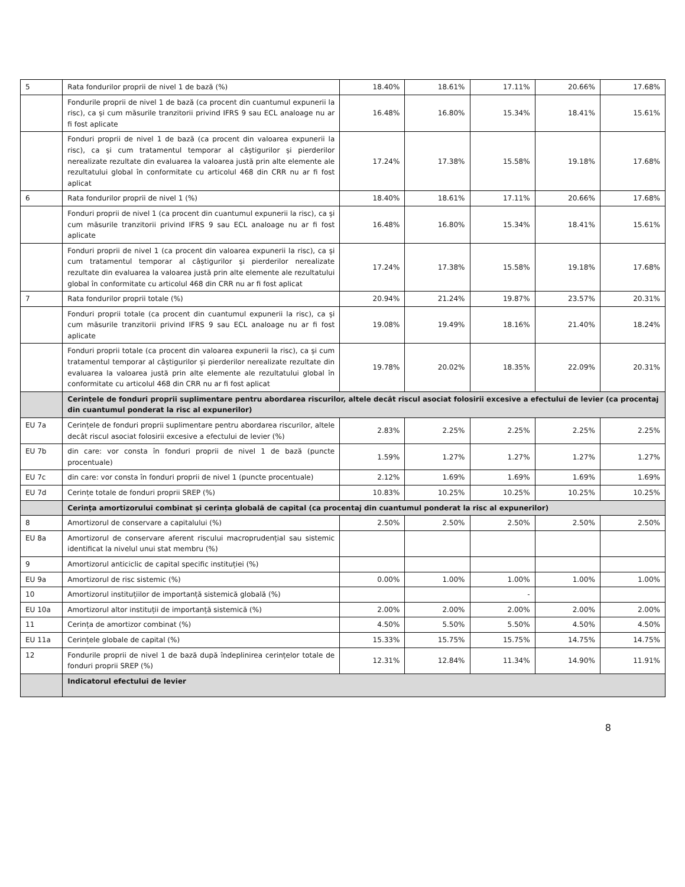| 5 | Rata fondurilor proprii de nivel 1 de bază (%) | 18.40% | 18.61% | 17.11% | 20.66% | 17.68% |
| | Fondurile proprii de nivel 1 de bază (ca procent din cuantumul expunerii la risc), ca și cum măsurile tranzitorii privind IFRS 9 sau ECL analoage nu ar fi fost aplicate | 16.48% | 16.80% | 15.34% | 18.41% | 15.61% |
| | Fonduri proprii de nivel 1 de bază (ca procent din valoarea expunerii la risc), ca și cum tratamentul temporar al câștigurilor și pierderilor nerealizate rezultate din evaluarea la valoarea justă prin alte elemente ale rezultatului global în conformitate cu articolul 468 din CRR nu ar fi fost aplicat | 17.24% | 17.38% | 15.58% | 19.18% | 17.68% |
| 6 | Rata fondurilor proprii de nivel 1 (%) | 18.40% | 18.61% | 17.11% | 20.66% | 17.68% |
| | Fonduri proprii de nivel 1 (ca procent din cuantumul expunerii la risc), ca și cum măsurile tranzitorii privind IFRS 9 sau ECL analoage nu ar fi fost aplicate | 16.48% | 16.80% | 15.34% | 18.41% | 15.61% |
| | Fonduri proprii de nivel 1 (ca procent din valoarea expunerii la risc), ca și cum tratamentul temporar al câștigurilor și pierderilor nerealizate rezultate din evaluarea la valoarea justă prin alte elemente ale rezultatului global în conformitate cu articolul 468 din CRR nu ar fi fost aplicat | 17.24% | 17.38% | 15.58% | 19.18% | 17.68% |
| 7 | Rata fondurilor proprii totale (%) | 20.94% | 21.24% | 19.87% | 23.57% | 20.31% |
| | Fonduri proprii totale (ca procent din cuantumul expunerii la risc), ca și cum măsurile tranzitorii privind IFRS 9 sau ECL analoage nu ar fi fost aplicate | 19.08% | 19.49% | 18.16% | 21.40% | 18.24% |
| | Fonduri proprii totale (ca procent din valoarea expunerii la risc), ca și cum tratamentul temporar al câștigurilor și pierderilor nerealizate rezultate din evaluarea la valoarea justă prin alte elemente ale rezultatului global în conformitate cu articolul 468 din CRR nu ar fi fost aplicat | 19.78% | 20.02% | 18.35% | 22.09% | 20.31% |
| | Cerințele de fonduri proprii suplimentare pentru abordarea riscurilor, altele decât riscul asociat folosirii excesive a efectului de levier (ca procentaj din cuantumul ponderat la risc al expunerilor) | | | | | |
| EU 7a | Cerințele de fonduri proprii suplimentare pentru abordarea riscurilor, altele decât riscul asociat folosirii excesive a efectului de levier (%) | 2.83% | 2.25% | 2.25% | 2.25% | 2.25% |
| EU 7b | din care: vor consta în fonduri proprii de nivel 1 de bază (puncte procentuale) | 1.59% | 1.27% | 1.27% | 1.27% | 1.27% |
| EU 7c | din care: vor consta în fonduri proprii de nivel 1 (puncte procentuale) | 2.12% | 1.69% | 1.69% | 1.69% | 1.69% |
| EU 7d | Cerințe totale de fonduri proprii SREP (%) | 10.83% | 10.25% | 10.25% | 10.25% | 10.25% |
| | Cerința amortizorului combinat și cerința globală de capital (ca procentaj din cuantumul ponderat la risc al expunerilor) | | | | | |
| 8 | Amortizorul de conservare a capitalului (%) | 2.50% | 2.50% | 2.50% | 2.50% | 2.50% |
| EU 8a | Amortizorul de conservare aferent riscului macroprudențial sau sistemic identificat la nivelul unui stat membru (%) | | | | | |
| 9 | Amortizorul anticiclic de capital specific instituției (%) | | | | | |
| EU 9a | Amortizorul de risc sistemic (%) | 0.00% | 1.00% | 1.00% | 1.00% | 1.00% |
| 10 | Amortizorul instituțiilor de importanță sistemică globală (%) | | | - | | |
| EU 10a | Amortizorul altor instituții de importanță sistemică (%) | 2.00% | 2.00% | 2.00% | 2.00% | 2.00% |
| 11 | Cerința de amortizor combinat (%) | 4.50% | 5.50% | 5.50% | 4.50% | 4.50% |
| EU 11a | Cerințele globale de capital (%) | 15.33% | 15.75% | 15.75% | 14.75% | 14.75% |
| 12 | Fondurile proprii de nivel 1 de bază după îndeplinirea cerințelor totale de fonduri proprii SREP (%) | 12.31% | 12.84% | 11.34% | 14.90% | 11.91% |
| | Indicatorul efectului de levier | | | | | |
8